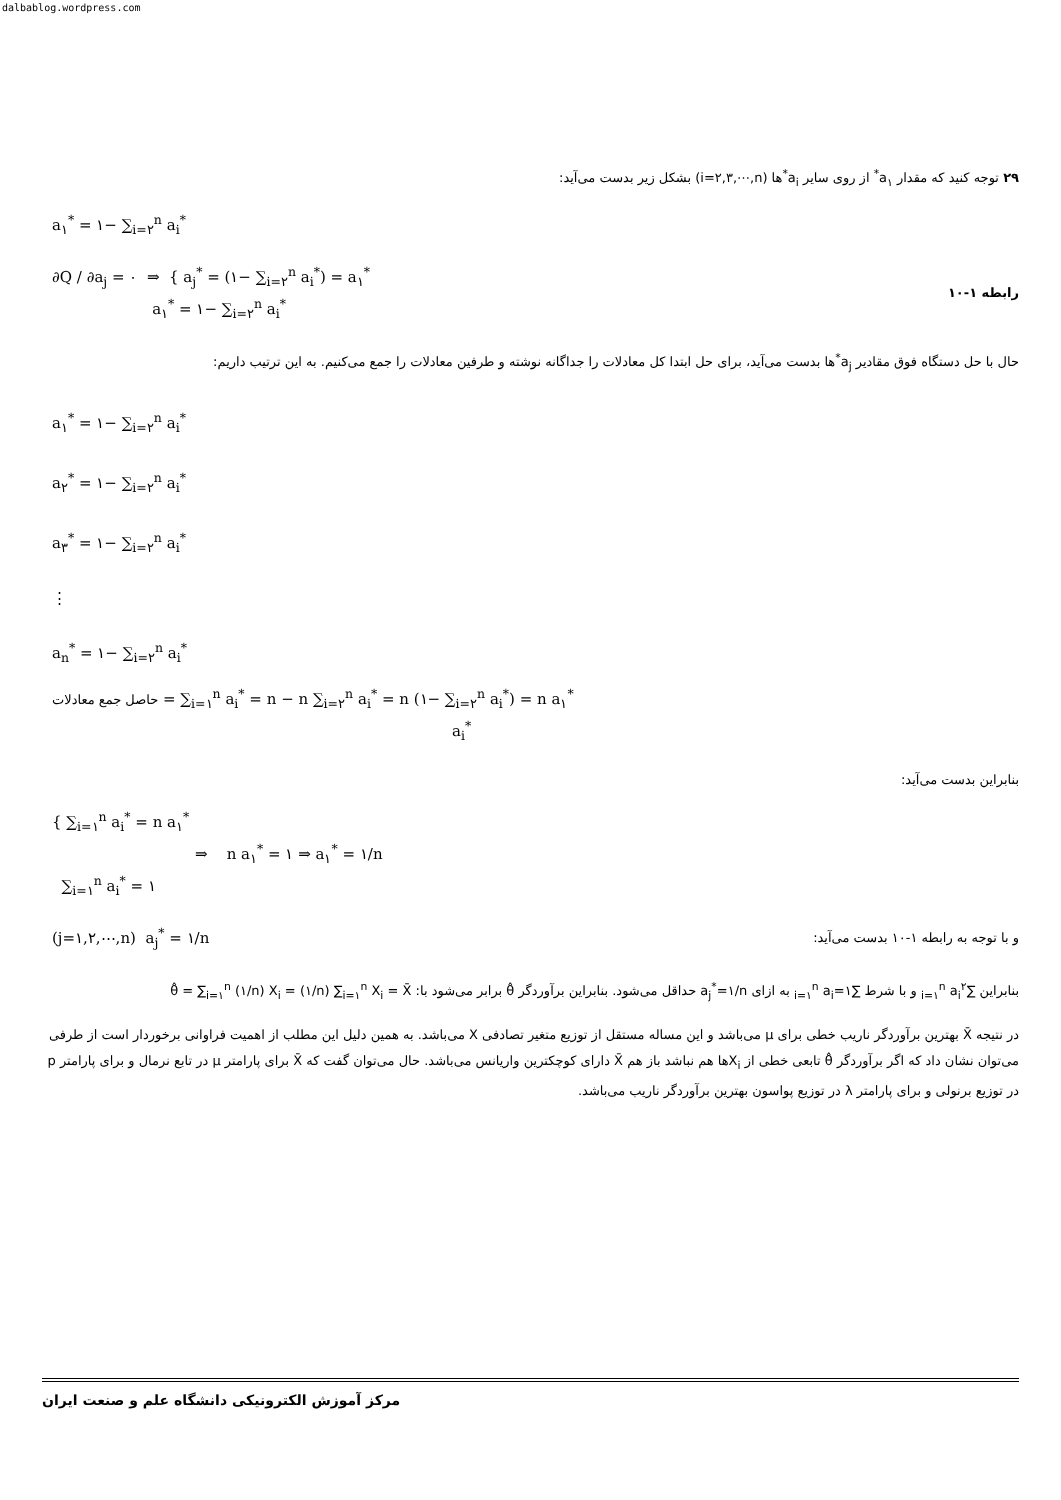dalbablog.wordpress.com
۲۹ توجه کنید که مقدار a<sub>۱</sub><sup>*</sup> از روی سایر a<sub>i</sub><sup>*</sup>ها (i=۲,۳,⋯,n) بشکل زیر بدست می‌آید:
a<sub>۱</sub><sup>*</sup> = ۱− ∑<sub>i=۲</sub><sup>n</sup> a<sub>i</sub><sup>*</sup>
∂Q / ∂a<sub>j</sub> = ۰ ⇒ { a<sub>j</sub><sup>*</sup> = (۱− ∑<sub>i=۲</sub><sup>n</sup> a<sub>i</sub><sup>*</sup>) = a<sub>۱</sub><sup>*</sup>
a<sub>۱</sub><sup>*</sup> = ۱− ∑<sub>i=۲</sub><sup>n</sup> a<sub>i</sub><sup>*</sup>
رابطه ۱-۱۰
حال با حل دستگاه فوق مقادیر a<sub>j</sub><sup>*</sup>ها بدست می‌آید، برای حل ابتدا کل معادلات را جداگانه نوشته و طرفین معادلات را جمع می‌کنیم. به این ترتیب داریم:
a<sub>۱</sub><sup>*</sup> = ۱− ∑<sub>i=۲</sub><sup>n</sup> a<sub>i</sub><sup>*</sup>
a<sub>۲</sub><sup>*</sup> = ۱− ∑<sub>i=۲</sub><sup>n</sup> a<sub>i</sub><sup>*</sup>
a<sub>۳</sub><sup>*</sup> = ۱− ∑<sub>i=۲</sub><sup>n</sup> a<sub>i</sub><sup>*</sup>
⋮
a<sub>n</sub><sup>*</sup> = ۱− ∑<sub>i=۲</sub><sup>n</sup> a<sub>i</sub><sup>*</sup>
حاصل جمع معادلات = ∑<sub>i=۱</sub><sup>n</sup> a<sub>i</sub><sup>*</sup> = n − n ∑<sub>i=۲</sub><sup>n</sup> a<sub>i</sub><sup>*</sup> = n (۱− ∑<sub>i=۲</sub><sup>n</sup> a<sub>i</sub><sup>*</sup>) = n a<sub>۱</sub><sup>*</sup>
a<sub>i</sub><sup>*</sup>
بنابراین بدست می‌آید:
{ ∑<sub>i=۱</sub><sup>n</sup> a<sub>i</sub><sup>*</sup> = n a<sub>۱</sub><sup>*</sup>
⇒ n a<sub>۱</sub><sup>*</sup> = ۱ ⇒ a<sub>۱</sub><sup>*</sup> = ۱/n
∑<sub>i=۱</sub><sup>n</sup> a<sub>i</sub><sup>*</sup> = ۱
(j=۱,۲,⋯,n) a<sub>j</sub><sup>*</sup> = ۱/n
و با توجه به رابطه ۱-۱۰ بدست می‌آید:
بنابراین ∑<sub>i=۱</sub><sup>n</sup> a<sub>i</sub><sup>۲</sup> و با شرط ∑<sub>i=۱</sub><sup>n</sup> a<sub>i</sub>=۱ به ازای a<sub>j</sub><sup>*</sup>=۱/n حداقل می‌شود. بنابراین برآوردگر θ̂ برابر می‌شود با: θ̂ = ∑<sub>i=۱</sub><sup>n</sup> (۱/n) X<sub>i</sub> = (۱/n) ∑<sub>i=۱</sub><sup>n</sup> X<sub>i</sub> = X̄
در نتیجه X̄ بهترین برآوردگر ناریب خطی برای μ می‌باشد و این مساله مستقل از توزیع متغیر تصادفی X می‌باشد. به همین دلیل این مطلب از اهمیت فراوانی برخوردار است از طرفی می‌توان نشان داد که اگر برآوردگر θ̂ تابعی خطی از X<sub>i</sub>ها هم نباشد باز هم X̄ دارای کوچکترین واریانس می‌باشد. حال می‌توان گفت که X̄ برای پارامتر μ در تابع نرمال و برای پارامتر p در توزیع برنولی و برای پارامتر λ در توزیع پواسون بهترین برآوردگر ناریب می‌باشد.
مرکز آموزش الکترونیکی دانشگاه علم و صنعت ایران